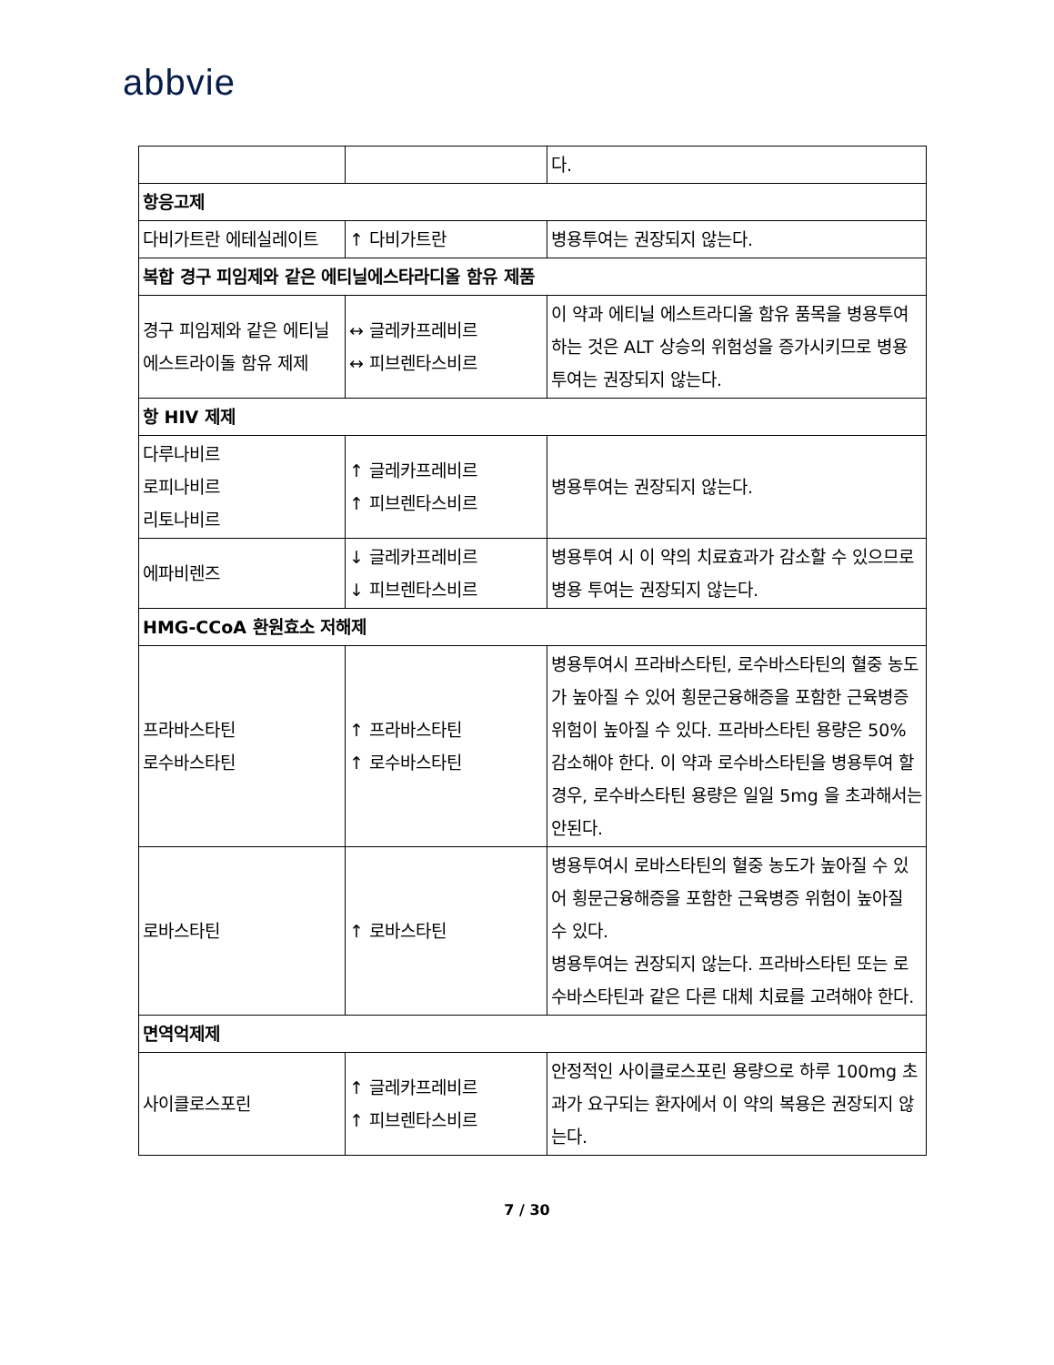abbvie
| | | 다. |
| 항응고제 | | |
| 다비가트란 에테실레이트 | ↑ 다비가트란 | 병용투여는 권장되지 않는다. |
| 복합 경구 피임제와 같은 에티닐에스타라디올 함유 제품 | | |
| 경구 피임제와 같은 에티닐 에스트라이돌 함유 제제 | ↔ 글레카프레비르 ↔ 피브렌타스비르 | 이 약과 에티닐 에스트라디올 함유 품목을 병용투여하는 것은 ALT 상승의 위험성을 증가시키므로 병용투여는 권장되지 않는다. |
| 항 HIV 제제 | | |
| 다루나비르 로피나비르 리토나비르 | ↑ 글레카프레비르 ↑ 피브렌타스비르 | 병용투여는 권장되지 않는다. |
| 에파비렌즈 | ↓ 글레카프레비르 ↓ 피브렌타스비르 | 병용투여 시 이 약의 치료효과가 감소할 수 있으므로 병용 투여는 권장되지 않는다. |
| HMG-CCoA 환원효소 저해제 | | |
| 프라바스타틴 로수바스타틴 | ↑ 프라바스타틴 ↑ 로수바스타틴 | 병용투여시 프라바스타틴, 로수바스타틴의 혈중 농도가 높아질 수 있어 횡문근융해증을 포함한 근육병증 위험이 높아질 수 있다. 프라바스타틴 용량은 50% 감소해야 한다. 이 약과 로수바스타틴을 병용투여 할 경우, 로수바스타틴 용량은 일일 5mg 을 초과해서는 안된다. |
| 로바스타틴 | ↑ 로바스타틴 | 병용투여시 로바스타틴의 혈중 농도가 높아질 수 있어 횡문근융해증을 포함한 근육병증 위험이 높아질 수 있다. 병용투여는 권장되지 않는다. 프라바스타틴 또는 로수바스타틴과 같은 다른 대체 치료를 고려해야 한다. |
| 면역억제제 | | |
| 사이클로스포린 | ↑ 글레카프레비르 ↑ 피브렌타스비르 | 안정적인 사이클로스포린 용량으로 하루 100mg 초과가 요구되는 환자에서 이 약의 복용은 권장되지 않는다. |
7 / 30